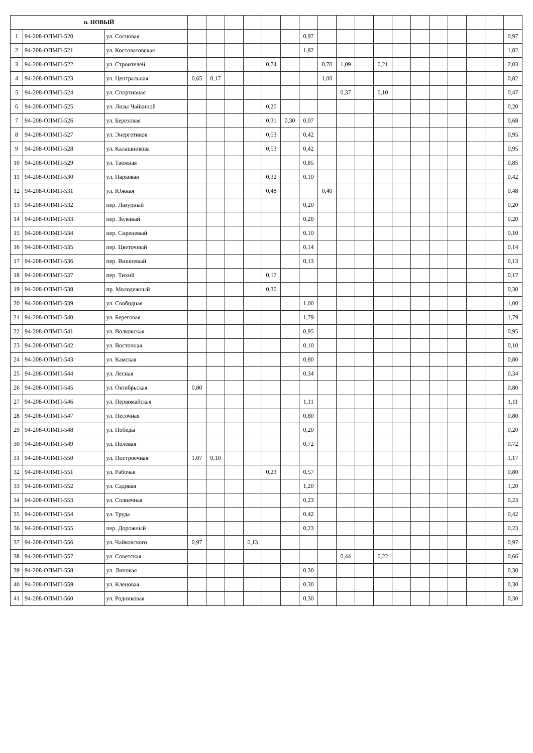| п. НОВЫЙ | | | | | | | | | | | | | | | | | | | | |
| 1 | 94-208-ОПМП-520 | ул. Сосновая | | | | | | | 0,97 | | | | | | | | | | | 0,97 |
| 2 | 94-208-ОПМП-521 | ул. Костоватовская | | | | | | | 1,82 | | | | | | | | | | | 1,82 |
| 3 | 94-208-ОПМП-522 | ул. Строителей | | | | | 0,74 | | | 0,70 | 1,09 | | 0,21 | | | | | | | 2,03 |
| 4 | 94-208-ОПМП-523 | ул. Центральная | 0,65 | 0,17 | | | | | | 1,00 | | | | | | | | | | 0,82 |
| 5 | 94-208-ОПМП-524 | ул. Спортивная | | | | | | | | | 0,37 | | 0,10 | | | | | | | 0,47 |
| 6 | 94-208-ОПМП-525 | ул. Лизы Чайкиной | | | | | 0,20 | | | | | | | | | | | | | 0,20 |
| 7 | 94-208-ОПМП-526 | ул. Березовая | | | | | 0,31 | 0,30 | 0,07 | | | | | | | | | | | 0,68 |
| 8 | 94-208-ОПМП-527 | ул. Энергетиков | | | | | 0,53 | | 0,42 | | | | | | | | | | | 0,95 |
| 9 | 94-208-ОПМП-528 | ул. Калашникова | | | | | 0,53 | | 0,42 | | | | | | | | | | | 0,95 |
| 10 | 94-208-ОПМП-529 | ул. Таежная | | | | | | | 0,85 | | | | | | | | | | | 0,85 |
| 11 | 94-208-ОПМП-530 | ул. Парковая | | | | | 0,32 | | 0,10 | | | | | | | | | | | 0,42 |
| 12 | 94-208-ОПМП-531 | ул. Южная | | | | | 0,48 | | | 0,40 | | | | | | | | | | 0,48 |
| 13 | 94-208-ОПМП-532 | пер. Лазурный | | | | | | | 0,20 | | | | | | | | | | | 0,20 |
| 14 | 94-208-ОПМП-533 | пер. Зеленый | | | | | | | 0,20 | | | | | | | | | | | 0,20 |
| 15 | 94-208-ОПМП-534 | пер. Сиреневый | | | | | | | 0,10 | | | | | | | | | | | 0,10 |
| 16 | 94-208-ОПМП-535 | пер. Цветочный | | | | | | | 0,14 | | | | | | | | | | | 0,14 |
| 17 | 94-208-ОПМП-536 | пер. Вишневый | | | | | | | 0,13 | | | | | | | | | | | 0,13 |
| 18 | 94-208-ОПМП-537 | пер. Тихий | | | | | 0,17 | | | | | | | | | | | | | 0,17 |
| 19 | 94-208-ОПМП-538 | пр. Молодежный | | | | | 0,30 | | | | | | | | | | | | | 0,30 |
| 20 | 94-208-ОПМП-539 | ул. Свободная | | | | | | | 1,00 | | | | | | | | | | | 1,00 |
| 21 | 94-208-ОПМП-540 | ул. Береговая | | | | | | | 1,79 | | | | | | | | | | | 1,79 |
| 22 | 94-208-ОПМП-541 | ул. Волковская | | | | | | | 0,95 | | | | | | | | | | | 0,95 |
| 23 | 94-208-ОПМП-542 | ул. Восточная | | | | | | | 0,10 | | | | | | | | | | | 0,10 |
| 24 | 94-208-ОПМП-543 | ул. Камская | | | | | | | 0,80 | | | | | | | | | | | 0,80 |
| 25 | 94-208-ОПМП-544 | ул. Лесная | | | | | | | 0,34 | | | | | | | | | | | 0,34 |
| 26 | 94-208-ОПМП-545 | ул. Октябрьская | 0,80 | | | | | | | | | | | | | | | | | 0,80 |
| 27 | 94-208-ОПМП-546 | ул. Первомайская | | | | | | | 1,11 | | | | | | | | | | | 1,11 |
| 28 | 94-208-ОПМП-547 | ул. Песочная | | | | | | | 0,80 | | | | | | | | | | | 0,80 |
| 29 | 94-208-ОПМП-548 | ул. Победы | | | | | | | 0,20 | | | | | | | | | | | 0,20 |
| 30 | 94-208-ОПМП-549 | ул. Полевая | | | | | | | 0,72 | | | | | | | | | | | 0,72 |
| 31 | 94-208-ОПМП-550 | ул. Построечная | 1,07 | 0,10 | | | | | | | | | | | | | | | | 1,17 |
| 32 | 94-208-ОПМП-551 | ул. Рабочая | | | | | 0,23 | | 0,57 | | | | | | | | | | | 0,80 |
| 33 | 94-208-ОПМП-552 | ул. Садовая | | | | | | | 1,20 | | | | | | | | | | | 1,20 |
| 34 | 94-208-ОПМП-553 | ул. Солнечная | | | | | | | 0,23 | | | | | | | | | | | 0,23 |
| 35 | 94-208-ОПМП-554 | ул. Труда | | | | | | | 0,42 | | | | | | | | | | | 0,42 |
| 36 | 94-208-ОПМП-555 | пер. Дорожный | | | | | | | 0,23 | | | | | | | | | | | 0,23 |
| 37 | 94-208-ОПМП-556 | ул. Чайковского | 0,97 | | | 0,13 | | | | | | | | | | | | | | 0,97 |
| 38 | 94-208-ОПМП-557 | ул. Советская | | | | | | | | | 0,44 | | 0,22 | | | | | | | 0,66 |
| 39 | 94-208-ОПМП-558 | ул. Липовая | | | | | | | 0,30 | | | | | | | | | | | 0,30 |
| 40 | 94-208-ОПМП-559 | ул. Кленовая | | | | | | | 0,30 | | | | | | | | | | | 0,30 |
| 41 | 94-208-ОПМП-560 | ул. Родниковая | | | | | | | 0,30 | | | | | | | | | | | 0,30 |